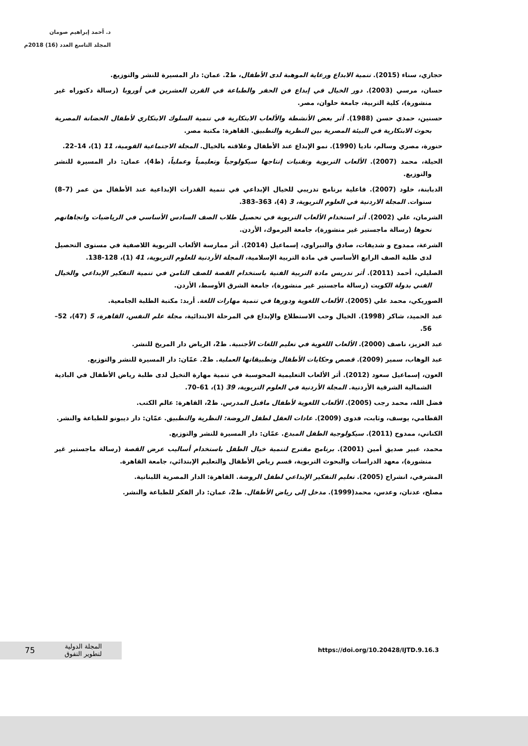د. أحمد إبراهيم صومان
المجلد التاسع العدد (16) 2018م
حجازي، سناء (2015). تنمية الابداع ورعاية الموهبة لدى الأطفال، ط2. عمان: دار المسيرة للنشر والتوزيع.
حسان، مرسي (2003). دور الخيال في إبداع فن الحفر والطباعة في القرن العشرين في أوروبا (رسالة دكتوراه غير منشورة)، كلية التربية، جامعة حلوان، مصر.
حسنين، حمدي حسن (1988). أثر بعض الأنشطة والألعاب الابتكارية في تنمية السلوك الابتكاري لأطفال الحضانة المصرية بحوث الابتكارية في البيئة المصرية بين النظرية والتطبيق. القاهرة: مكتبة مصر.
حنورة، مصري وسالم، ناديا (1990). نمو الإبداع عند الأطفال وعلاقته بالخيال. المجلة الاجتماعية القومية، 11 (1)، 14–22.
الحيلة، محمد (2007). الألعاب التربوية وتقنيات إنتاجها سيكولوجياً وتعليمياً وعملياً، (ط4)، عمان: دار المسيرة للنشر والتوزيع.
الدبابنة، خلود (2007). فاعلية برنامج تدريبي للخيال الإبداعي في تنمية القدرات الإبداعية عند الأطفال من عمر (7–8) سنوات. المجلة الاردنية في العلوم التربوية، 3 (4)، 363–383.
الشرمان، علي (2002). أثر استخدام الألعاب التربوية في تحصيل طلاب الصف السادس الأساسي في الرياضيات واتجاهاتهم نحوها (رسالة ماجستير غير منشورة)، جامعة اليرموك، الأردن.
الشرعة، ممدوح و شديفات، صادق والنبراوي، إسماعيل (2014). أثر ممارسة الألعاب التربوية اللاصفية في مستوى التحصيل لدى طلبة الصف الرابع الأساسي في مادة التربية الإسلامية، المجلة الأردنية للعلوم التربوية، 41 (1)، 128-138.
الصليلي، أحمد (2011). أثر تدريس مادة التربية الفنية باستخدام القصة للصف الثامن في تنمية التفكير الإبداعي والخيال الفني بدولة الكويت (رسالة ماجستير غير منشورة)، جامعة الشرق الأوسط، الأردن.
الصوريكي، محمد علي (2005). الألعاب اللغوية ودورها في تنمية مهارات اللغة. أربد: مكتبة الطلبة الجامعية.
عبد الحميد، شاكر (1998). الخيال وحب الاستطلاع والإبداع في المرحلة الابتدائية، مجلة علم النفس، القاهرة، 5 (47)، 52–56.
عبد العزيز، ناصف (2000). الألعاب اللغوية في تعليم اللغات الأجنبية. ط2، الرياض دار المريخ للنشر.
عبد الوهاب، سمير (2009). قصص وحكايات الأطفال وتطبيقاتها العملية. ط2. عمّان: دار المسيرة للنشر والتوزيع.
العون، إسماعيل سعود (2012). أثر الألعاب التعليمية المحوسبة في تنمية مهارة التخيل لدى طلبة رياض الأطفال في البادية الشمالية الشرقية الأردنية. المجلة الأردنية في العلوم التربوية، 39 (1)، 61–70.
فضل الله، محمد رجب (2005). الألعاب اللغوية لأطفال ماقبل المدرس. ط2، القاهرة: عالم الكتب.
القطامي، يوسف، وثابت، فدوى (2009). عادات العقل لطفل الروضة: النظرية والتطبيق. عمّان: دار ديبونو للطباعة والنشر.
الكناني، ممدوح (2011). سيكولوجية الطفل المبدع. عمّان: دار المسيرة للنشر والتوزيع.
محمد، عبير صديق أمين (2001). برنامج مقترح لتنمية خيال الطفل باستخدام أساليب عرض القصة (رسالة ماجستير غير منشورة)، معهد الدراسات والبحوث التربوية، قسم رياض الأطفال والتعليم الإبتدائي، جامعة القاهرة.
المشرفي، انشراح (2005). تعليم التفكير الإبداعي لطفل الروضة. القاهرة: الدار المصرية اللبنانية.
مصلح، عدنان، وعدس، محمد(1999). مدخل إلى رياض الأطفال. ط2، عمان: دار الفكر للطباعة والنشر.
75
المجلة الدولية
لتطوير التفوق
https://doi.org/10.20428/IJTD.9.16.3